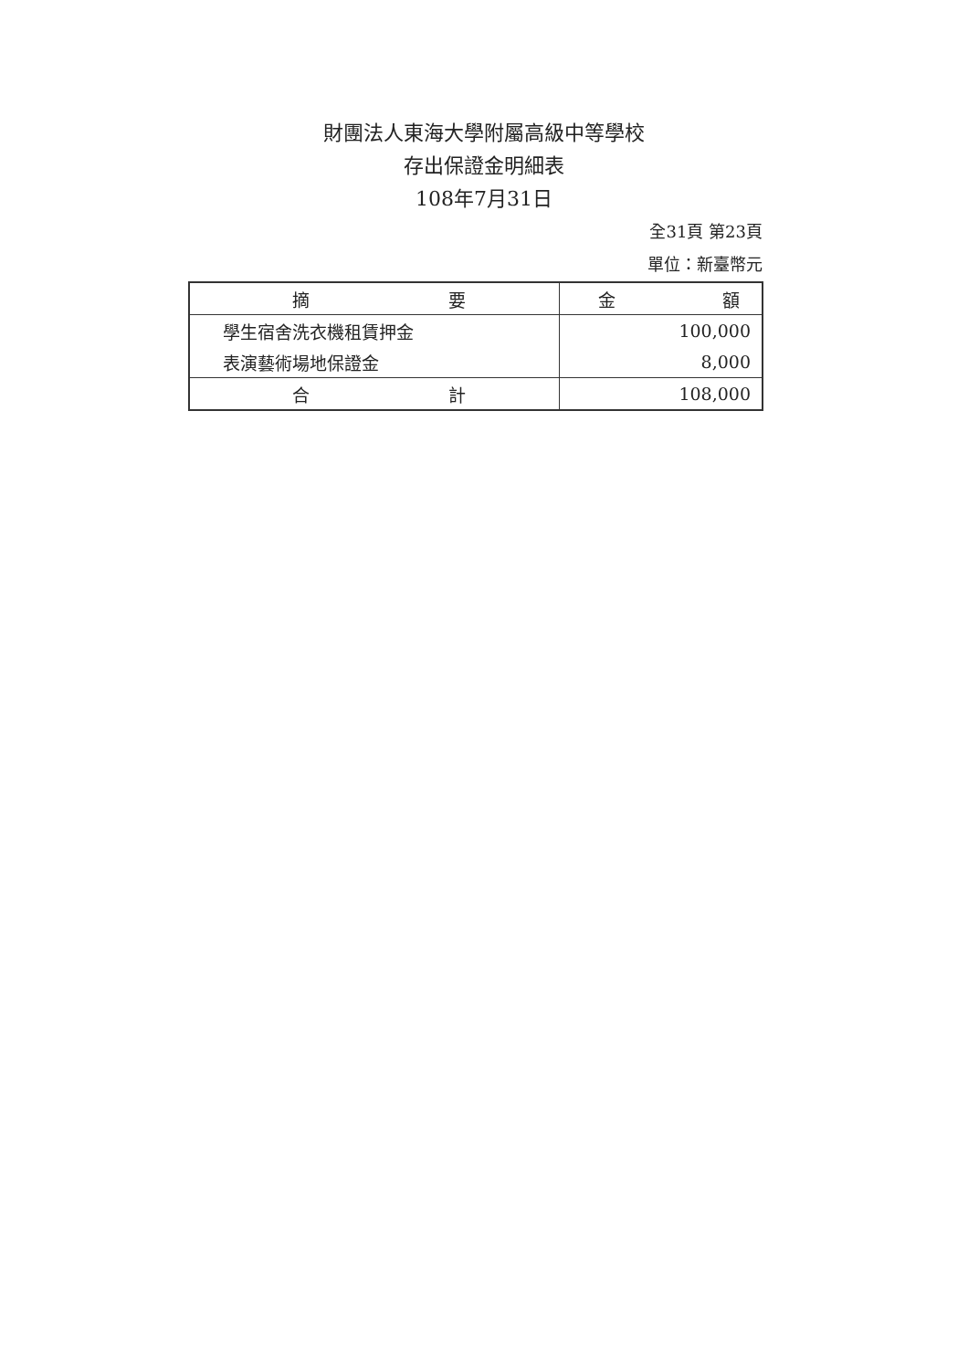財團法人東海大學附屬高級中等學校
存出保證金明細表
108年7月31日
全31頁 第23頁
單位：新臺幣元
| 摘 要 | 金 額 |
| --- | --- |
| 學生宿舍洗衣機租賃押金 | 100,000 |
| 表演藝術場地保證金 | 8,000 |
| 合 計 | 108,000 |